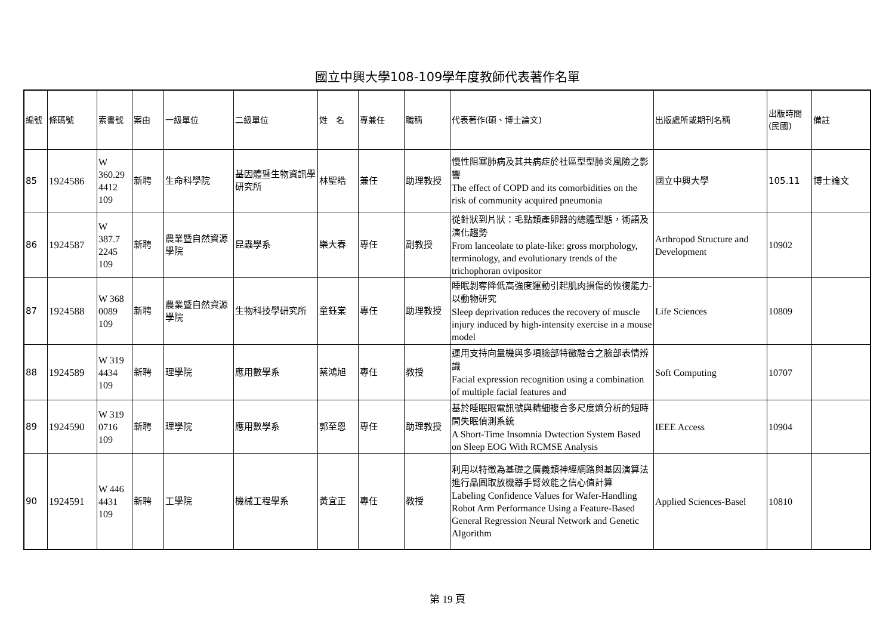國立中興大學108-109學年度教師代表著作名單
| 編號 | 條碼號 | 索書號 | 案由 | 一級單位 | 二級單位 | 姓 名 | 專兼任 | 職稱 | 代表著作(碩、博士論文) | 出版處所或期刊名稱 | 出版時間(民國) | 備註 |
| --- | --- | --- | --- | --- | --- | --- | --- | --- | --- | --- | --- | --- |
| 85 | 1924586 | W 360.29 4412 109 | 新聘 | 生命科學院 | 基因體暨生物資訊學研究所 | 林聖皓 | 兼任 | 助理教授 | 慢性阻塞肺病及其共病症於社區型型肺炎風險之影響 The effect of COPD and its comorbidities on the risk of community acquired pneumonia | 國立中興大學 | 105.11 | 博士論文 |
| 86 | 1924587 | W 387.7 2245 109 | 新聘 | 農業暨自然資源學院 | 昆蟲學系 | 樂大春 | 專任 | 副教授 | 從針狀到片狀：毛點類產卵器的總體型態，術語及演化趨勢 From lanceolate to plate-like: gross morphology, terminology, and evolutionary trends of the trichophoran ovipositor | Arthropod Structure and Development | 10902 | |
| 87 | 1924588 | W 368 0089 109 | 新聘 | 農業暨自然資源學院 | 生物科技學研究所 | 童鈺棠 | 專任 | 助理教授 | 睡眠剝奪降低高強度運動引起肌肉損傷的恢復能力-以動物研究 Sleep deprivation reduces the recovery of muscle injury induced by high-intensity exercise in a mouse model | Life Sciences | 10809 | |
| 88 | 1924589 | W 319 4434 109 | 新聘 | 理學院 | 應用數學系 | 蔡鴻旭 | 專任 | 教授 | 運用支持向量機與多項臉部特徵融合之臉部表情辨識 Facial expression recognition using a combination of multiple facial features and | Soft Computing | 10707 | |
| 89 | 1924590 | W 319 0716 109 | 新聘 | 理學院 | 應用數學系 | 郭至恩 | 專任 | 助理教授 | 基於睡眠眼電訊號與精細複合多尺度熵分析的短時間失眠偵測系統 A Short-Time Insomnia Dwtection System Based on Sleep EOG With RCMSE Analysis | IEEE Access | 10904 | |
| 90 | 1924591 | W 446 4431 109 | 新聘 | 工學院 | 機械工程學系 | 黃宜正 | 專任 | 教授 | 利用以特徵為基礎之廣義類神經網路與基因演算法進行晶圓取放機器手臂效能之信心值計算 Labeling Confidence Values for Wafer-Handling Robot Arm Performance Using a Feature-Based General Regression Neural Network and Genetic Algorithm | Applied Sciences-Basel | 10810 | |
第 19 頁